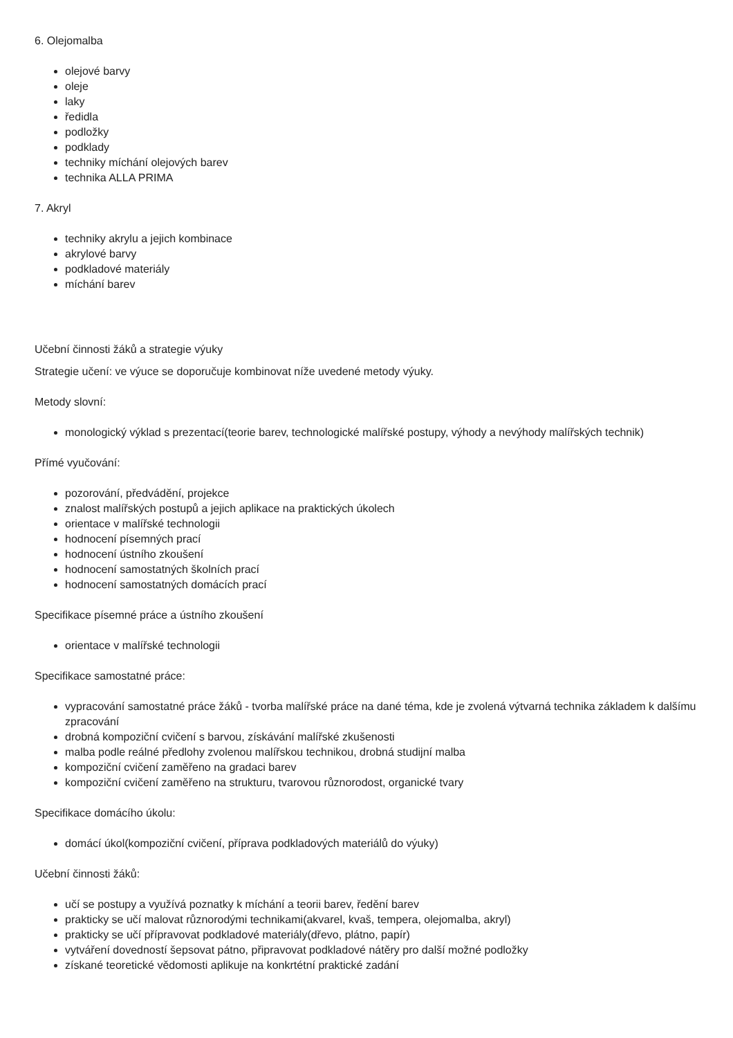6. Olejomalba
olejové barvy
oleje
laky
ředidla
podložky
podklady
techniky míchání olejových barev
technika ALLA PRIMA
7. Akryl
techniky akrylu a jejich kombinace
akrylové barvy
podkladové materiály
míchání barev
Učební činnosti žáků a strategie výuky
Strategie učení: ve výuce se doporučuje kombinovat níže uvedené metody výuky.
Metody slovní:
monologický výklad s prezentací(teorie barev, technologické malířské postupy, výhody a nevýhody malířských technik)
Přímé vyučování:
pozorování, předvádění, projekce
znalost malířských postupů a jejich aplikace na praktických úkolech
orientace v malířské technologii
hodnocení písemných prací
hodnocení ústního zkoušení
hodnocení samostatných školních prací
hodnocení samostatných domácích prací
Specifikace písemné práce a ústního zkoušení
orientace v malířské technologii
Specifikace samostatné práce:
vypracování samostatné práce žáků - tvorba malířské práce na dané téma, kde je zvolená výtvarná technika základem k dalšímu zpracování
drobná kompoziční cvičení s barvou, získávání malířské zkušenosti
malba podle reálné předlohy zvolenou malířskou technikou, drobná studijní malba
kompoziční cvičení zaměřeno na gradaci barev
kompoziční cvičení zaměřeno na strukturu, tvarovou různorodost, organické tvary
Specifikace domácího úkolu:
domácí úkol(kompoziční cvičení, příprava podkladových materiálů do výuky)
Učební činnosti žáků:
učí se postupy a využívá poznatky k míchání a teorii barev, ředění barev
prakticky se učí malovat různorodými technikami(akvarel, kvaš, tempera, olejomalba, akryl)
prakticky se učí přípravovat podkladové materiály(dřevo, plátno, papír)
vytváření dovedností šepsovat pátno, připravovat podkladové nátěry pro další možné podložky
získané teoretické vědomosti aplikuje na konkrtétní praktické zadání